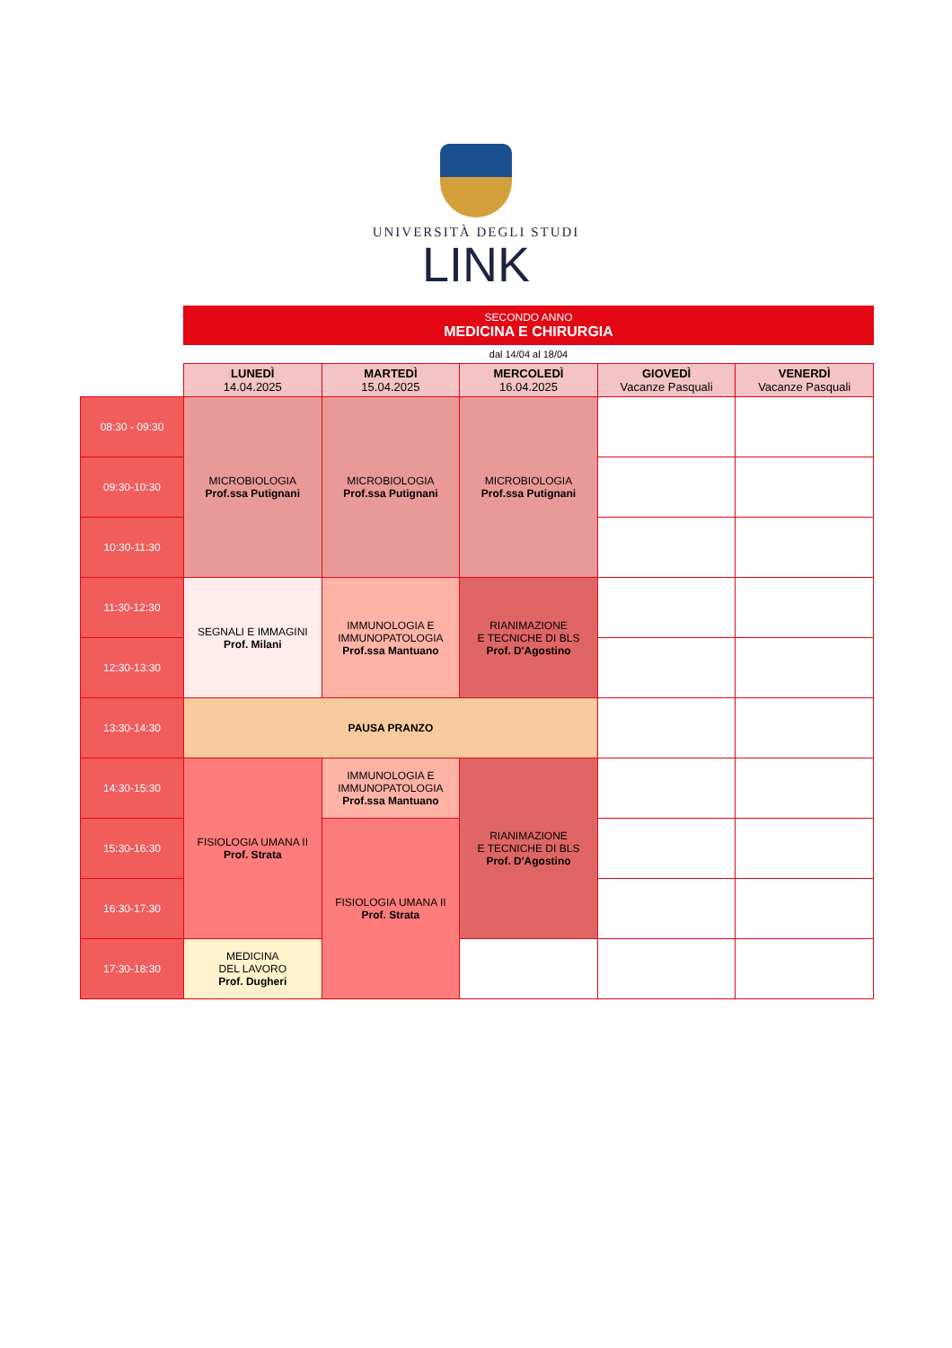UNIVERSITÀ DEGLI STUDI
LINK
| | SECONDO ANNO MEDICINA E CHIRURGIA | | | | |
| | dal 14/04 al 18/04 | | | | |
| | LUNEDÌ 14.04.2025 | MARTEDÌ 15.04.2025 | MERCOLEDÌ 16.04.2025 | GIOVEDÌ Vacanze Pasquali | VENERDÌ Vacanze Pasquali |
| 08:30 - 09:30 | MICROBIOLOGIA Prof.ssa Putignani | MICROBIOLOGIA Prof.ssa Putignani | MICROBIOLOGIA Prof.ssa Putignani | | |
| 09:30-10:30 | | | | | |
| 10:30-11:30 | | | | | |
| 11:30-12:30 | SEGNALI E IMMAGINI Prof. Milani | IMMUNOLOGIA E IMMUNOPATOLOGIA Prof.ssa Mantuano | RIANIMAZIONE E TECNICHE DI BLS Prof. D'Agostino | | |
| 12:30-13:30 | | | | | |
| 13:30-14:30 | PAUSA PRANZO | | | | |
| 14:30-15:30 | FISIOLOGIA UMANA II Prof. Strata | IMMUNOLOGIA E IMMUNOPATOLOGIA Prof.ssa Mantuano | RIANIMAZIONE E TECNICHE DI BLS Prof. D'Agostino | | |
| 15:30-16:30 | | FISIOLOGIA UMANA II Prof. Strata | | | |
| 16:30-17:30 | | | | | |
| 17:30-18:30 | MEDICINA DEL LAVORO Prof. Dugheri | | | | |